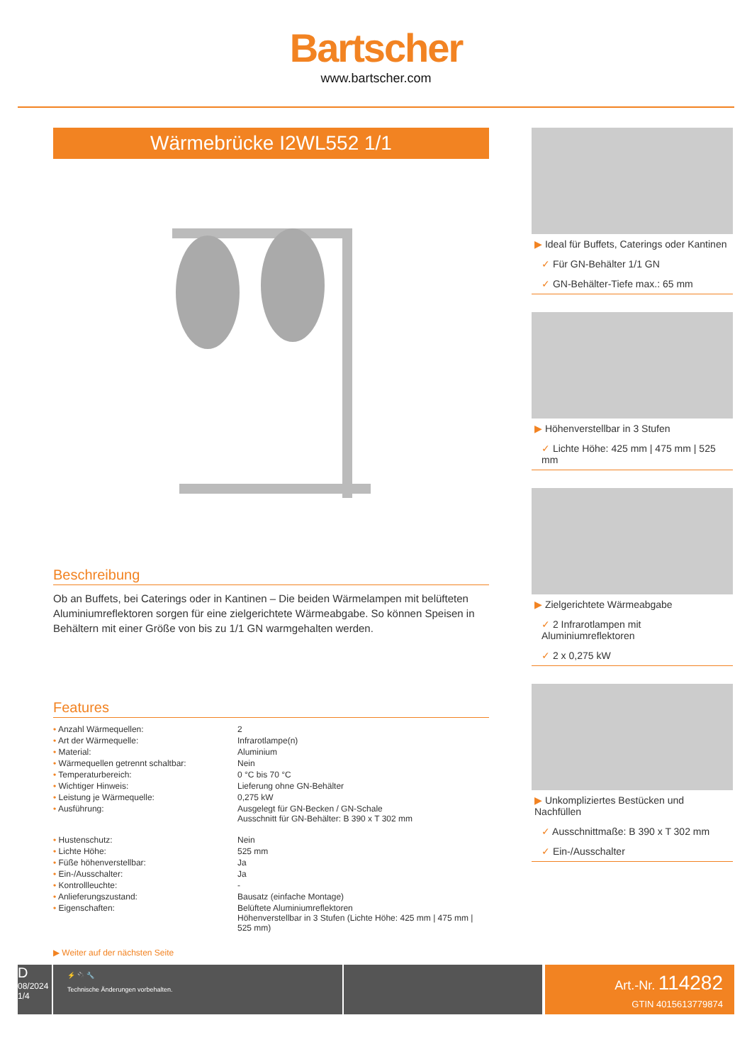Bartscher
www.bartscher.com
Wärmebrücke I2WL552 1/1
Beschreibung
Ob an Buffets, bei Caterings oder in Kantinen – Die beiden Wärmelampen mit belüfteten Aluminiumreflektoren sorgen für eine zielgerichtete Wärmeabgabe. So können Speisen in Behältern mit einer Größe von bis zu 1/1 GN warmgehalten werden.
Features
| • Anzahl Wärmequellen: | 2 |
| • Art der Wärmequelle: | Infrarotlampe(n) |
| • Material: | Aluminium |
| • Wärmequellen getrennt schaltbar: | Nein |
| • Temperaturbereich: | 0 °C bis 70 °C |
| • Wichtiger Hinweis: | Lieferung ohne GN-Behälter |
| • Leistung je Wärmequelle: | 0,275 kW |
| • Ausführung: | Ausgelegt für GN-Becken / GN-Schale Ausschnitt für GN-Behälter: B 390 x T 302 mm |
| • Hustenschutz: | Nein |
| • Lichte Höhe: | 525 mm |
| • Füße höhenverstellbar: | Ja |
| • Ein-/Ausschalter: | Ja |
| • Kontrollleuchte: | - |
| • Anlieferungszustand: | Bausatz (einfache Montage) |
| • Eigenschaften: | Belüftete Aluminiumreflektoren Höhenverstellbar in 3 Stufen (Lichte Höhe: 425 mm / 475 mm / 525 mm) |
▶ Weiter auf der nächsten Seite
▶ Ideal für Buffets, Caterings oder Kantinen
✓ Für GN-Behälter 1/1 GN
✓ GN-Behälter-Tiefe max.: 65 mm
▶ Höhenverstellbar in 3 Stufen
✓ Lichte Höhe: 425 mm | 475 mm | 525 mm
▶ Zielgerichtete Wärmeabgabe
✓ 2 Infrarotlampen mit Aluminiumreflektoren
✓ 2 x 0,275 kW
▶ Unkompliziertes Bestücken und Nachfüllen
✓ Ausschnittmaße: B 390 x T 302 mm
✓ Ein-/Ausschalter
D
08/2024
1/4
⚡ 🔌 🔧
Technische Änderungen vorbehalten.
Art.-Nr. 114282
GTIN 4015613779874